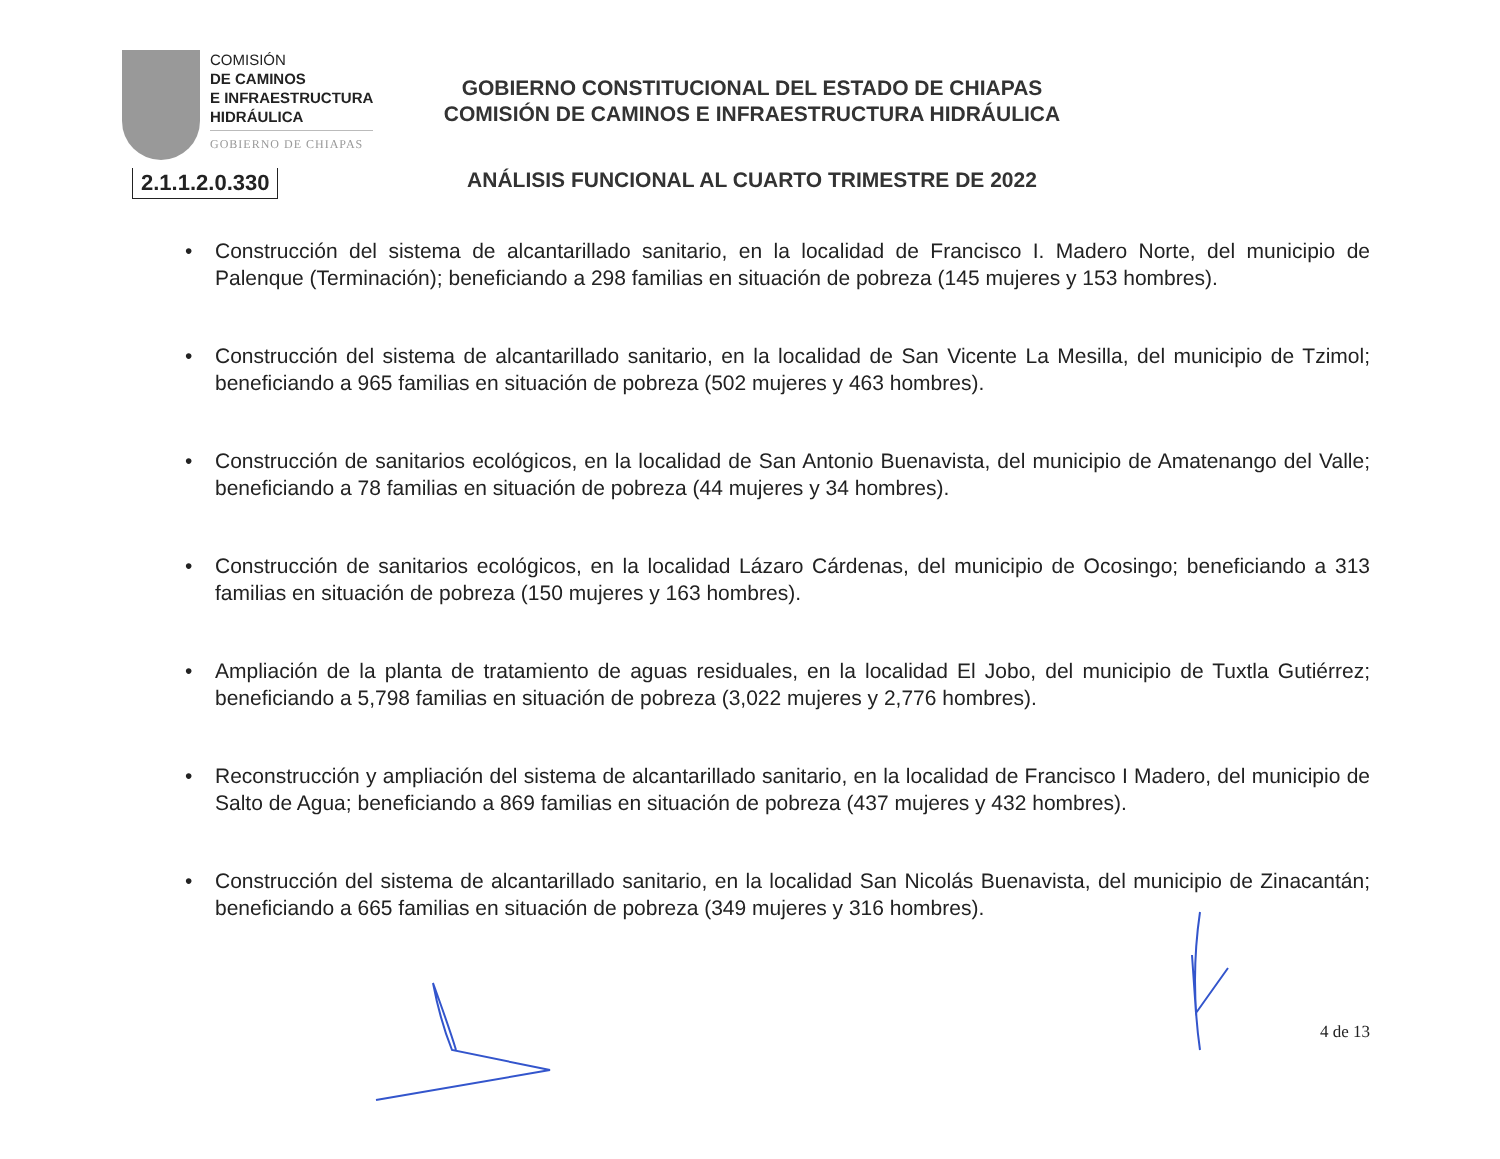COMISIÓN
DE CAMINOS
E INFRAESTRUCTURA
HIDRÁULICA
GOBIERNO DE CHIAPAS
2.1.1.2.0.330
GOBIERNO CONSTITUCIONAL DEL ESTADO DE CHIAPAS
COMISIÓN DE CAMINOS E INFRAESTRUCTURA HIDRÁULICA
ANÁLISIS FUNCIONAL AL CUARTO TRIMESTRE DE 2022
• Construcción del sistema de alcantarillado sanitario, en la localidad de Francisco I. Madero Norte, del municipio de Palenque (Terminación); beneficiando a 298 familias en situación de pobreza (145 mujeres y 153 hombres).
• Construcción del sistema de alcantarillado sanitario, en la localidad de San Vicente La Mesilla, del municipio de Tzimol; beneficiando a 965 familias en situación de pobreza (502 mujeres y 463 hombres).
• Construcción de sanitarios ecológicos, en la localidad de San Antonio Buenavista, del municipio de Amatenango del Valle; beneficiando a 78 familias en situación de pobreza (44 mujeres y 34 hombres).
• Construcción de sanitarios ecológicos, en la localidad Lázaro Cárdenas, del municipio de Ocosingo; beneficiando a 313 familias en situación de pobreza (150 mujeres y 163 hombres).
• Ampliación de la planta de tratamiento de aguas residuales, en la localidad El Jobo, del municipio de Tuxtla Gutiérrez; beneficiando a 5,798 familias en situación de pobreza (3,022 mujeres y 2,776 hombres).
• Reconstrucción y ampliación del sistema de alcantarillado sanitario, en la localidad de Francisco I Madero, del municipio de Salto de Agua; beneficiando a 869 familias en situación de pobreza (437 mujeres y 432 hombres).
• Construcción del sistema de alcantarillado sanitario, en la localidad San Nicolás Buenavista, del municipio de Zinacantán; beneficiando a 665 familias en situación de pobreza (349 mujeres y 316 hombres).
4 de 13